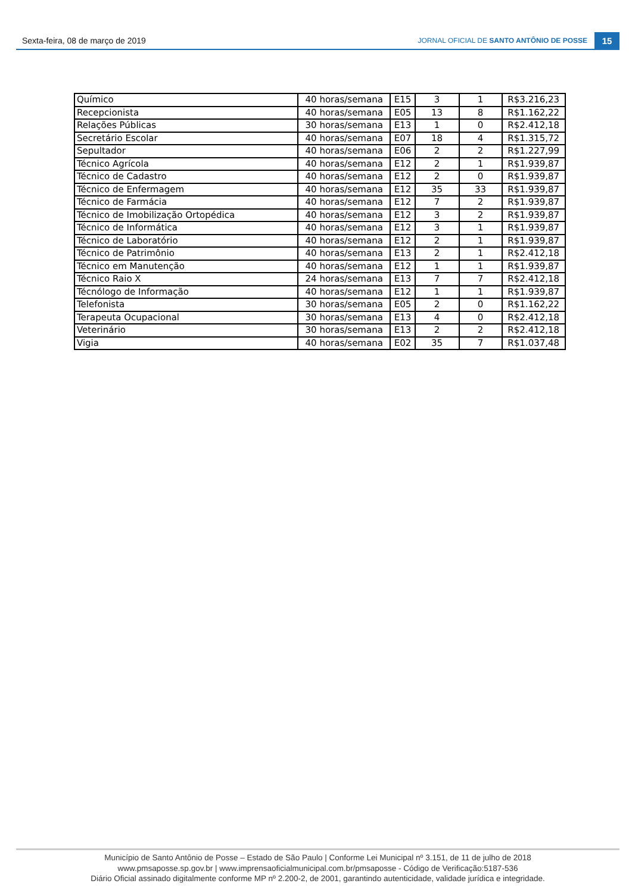Sexta-feira, 08 de março de 2019 JORNAL OFICIAL DE SANTO ANTÔNIO DE POSSE 15
| Químico | 40 horas/semana | E15 | 3 | 1 | R$3.216,23 |
| Recepcionista | 40 horas/semana | E05 | 13 | 8 | R$1.162,22 |
| Relações Públicas | 30 horas/semana | E13 | 1 | 0 | R$2.412,18 |
| Secretário Escolar | 40 horas/semana | E07 | 18 | 4 | R$1.315,72 |
| Sepultador | 40 horas/semana | E06 | 2 | 2 | R$1.227,99 |
| Técnico Agrícola | 40 horas/semana | E12 | 2 | 1 | R$1.939,87 |
| Técnico de Cadastro | 40 horas/semana | E12 | 2 | 0 | R$1.939,87 |
| Técnico de Enfermagem | 40 horas/semana | E12 | 35 | 33 | R$1.939,87 |
| Técnico de Farmácia | 40 horas/semana | E12 | 7 | 2 | R$1.939,87 |
| Técnico de Imobilização Ortopédica | 40 horas/semana | E12 | 3 | 2 | R$1.939,87 |
| Técnico de Informática | 40 horas/semana | E12 | 3 | 1 | R$1.939,87 |
| Técnico de Laboratório | 40 horas/semana | E12 | 2 | 1 | R$1.939,87 |
| Técnico de Patrimônio | 40 horas/semana | E13 | 2 | 1 | R$2.412,18 |
| Técnico em Manutenção | 40 horas/semana | E12 | 1 | 1 | R$1.939,87 |
| Técnico Raio X | 24 horas/semana | E13 | 7 | 7 | R$2.412,18 |
| Técnólogo de Informação | 40 horas/semana | E12 | 1 | 1 | R$1.939,87 |
| Telefonista | 30 horas/semana | E05 | 2 | 0 | R$1.162,22 |
| Terapeuta Ocupacional | 30 horas/semana | E13 | 4 | 0 | R$2.412,18 |
| Veterinário | 30 horas/semana | E13 | 2 | 2 | R$2.412,18 |
| Vigia | 40 horas/semana | E02 | 35 | 7 | R$1.037,48 |
Município de Santo Antônio de Posse – Estado de São Paulo | Conforme Lei Municipal nº 3.151, de 11 de julho de 2018
www.pmsaposse.sp.gov.br | www.imprensaoficialmunicipal.com.br/pmsaposse - Código de Verificação:5187-536
Diário Oficial assinado digitalmente conforme MP nº 2.200-2, de 2001, garantindo autenticidade, validade jurídica e integridade.